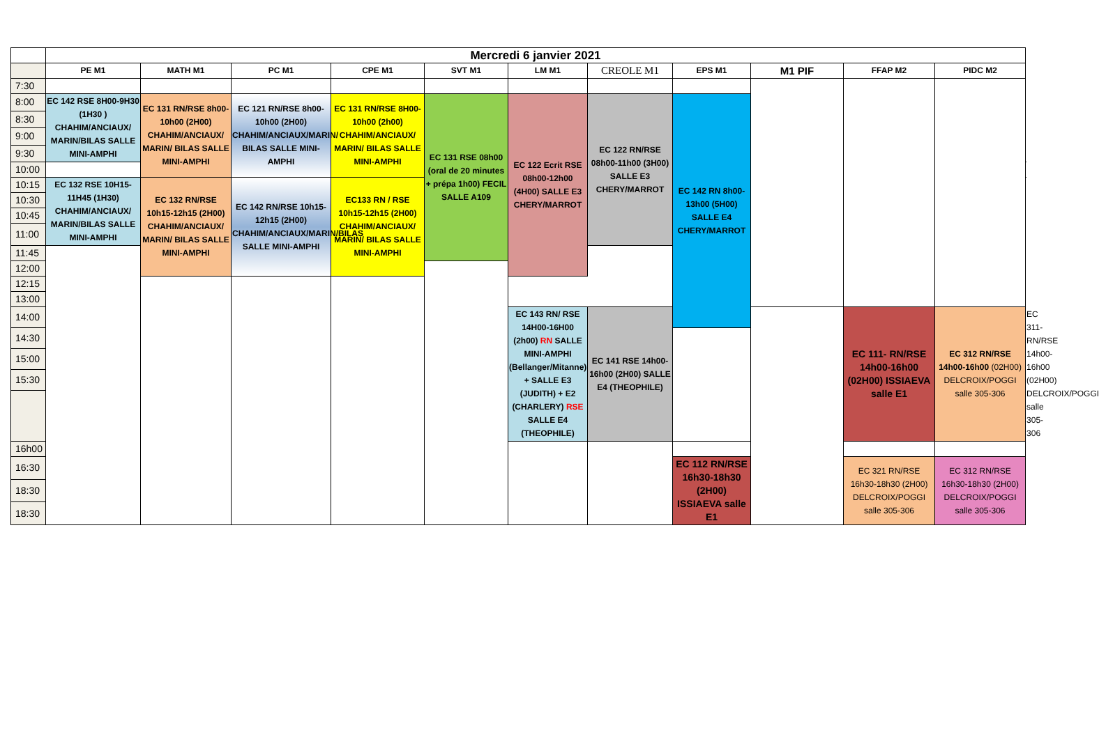| | Mercredi 6 janvier 2021 | | | | | | | | | | | |
| | PE M1 | MATH M1 | PC M1 | CPE M1 | SVT M1 | LM M1 | CREOLE M1 | EPS M1 | M1 PIF | FFAP M2 | PIDC M2 | |
| 7:30 | | | | | | | | | | | | |
| 8:00 | EC 142 RSE 8H00-9H30 (1H30 ) CHAHIM/ANCIAUX/ MARIN/BILAS SALLE MINI-AMPHI | EC 131 RN/RSE 8h00-10h00 (2H00) CHAHIM/ANCIAUX/ MARIN/ BILAS SALLE MINI-AMPHI | EC 121 RN/RSE 8h00-10h00 (2H00) CHAHIM/ANCIAUX/MARIN/ BILAS SALLE MINI-AMPHI | EC 131 RN/RSE 8H00-10h00 (2h00) CHAHIM/ANCIAUX/ MARIN/ BILAS SALLE MINI-AMPHI | EC 131 RSE 08h00 (oral de 20 minutes + prépa 1h00) FECIL SALLE A109 | EC 122 Ecrit RSE 08h00-12h00 (4H00) SALLE E3 CHERY/MARROT | EC 122 RN/RSE 08h00-11h00 (3H00) SALLE E3 CHERY/MARROT | EC 142 RN 8h00-13h00 (5H00) SALLE E4 CHERY/MARROT | | | | |
| 8:30 | | | | | | | | | | | | |
| 9:00 | | | | | | | | | | | | |
| 9:30 | | | | | | | | | | | | |
| 10:00 | | | | | | | | | | | | |
| 10:15 | EC 132 RSE 10H15-11H45 (1H30) CHAHIM/ANCIAUX/ MARIN/BILAS SALLE MINI-AMPHI | EC 132 RN/RSE 10h15-12h15 (2H00) CHAHIM/ANCIAUX/ MARIN/ BILAS SALLE MINI-AMPHI | EC 142 RN/RSE 10h15-12h15 (2H00) CHAHIM/ANCIAUX/MARIN/BILAS SALLE MINI-AMPHI | EC133 RN / RSE 10h15-12h15 (2H00) CHAHIM/ANCIAUX/ MARIN/ BILAS SALLE MINI-AMPHI | | | | | | | | |
| 10:30 | | | | | | | | | | | | |
| 10:45 | | | | | | | | | | | | |
| 11:00 | | | | | | | | | | | | |
| 11:45 | | | | | | | | | | | | |
| 12:00 | | | | | | | | | | | | |
| 12:15 | | | | | | | | | | | | |
| 13:00 | | | | | | | | | | | | |
| 14:00 | | | | | | EC 143 RN/ RSE 14H00-16H00 (2h00) RN SALLE MINI-AMPHI (Bellanger/Mitanne) + SALLE E3 (JUDITH) + E2 (CHARLERY) RSE SALLE E4 (THEOPHILE) | EC 141 RSE 14h00-16h00 (2H00) SALLE E4 (THEOPHILE) | | | EC 111- RN/RSE 14h00-16h00 (02H00) ISSIAEVA salle E1 | EC 312 RN/RSE 14h00-16h00 (02H00) DELCROIX/POGGI salle 305-306 | EC 311- RN/RSE 14h00-16h00 (02H00) DELCROIX/POGGI salle 305-306 |
| 14:30 | | | | | | | | | | | | |
| 15:00 | | | | | | | | | | | | |
| 15:30 | | | | | | | | | | | | |
| 16h00 | | | | | | | | | | | | |
| 16:30 | | | | | | | | EC 112 RN/RSE 16h30-18h30 (2H00) ISSIAEVA salle E1 | | EC 321 RN/RSE 16h30-18h30 (2H00) DELCROIX/POGGI salle 305-306 | EC 312 RN/RSE 16h30-18h30 (2H00) DELCROIX/POGGI salle 305-306 | |
| 18:30 | | | | | | | | | | | | |
| 18:30 | | | | | | | | | | | | |